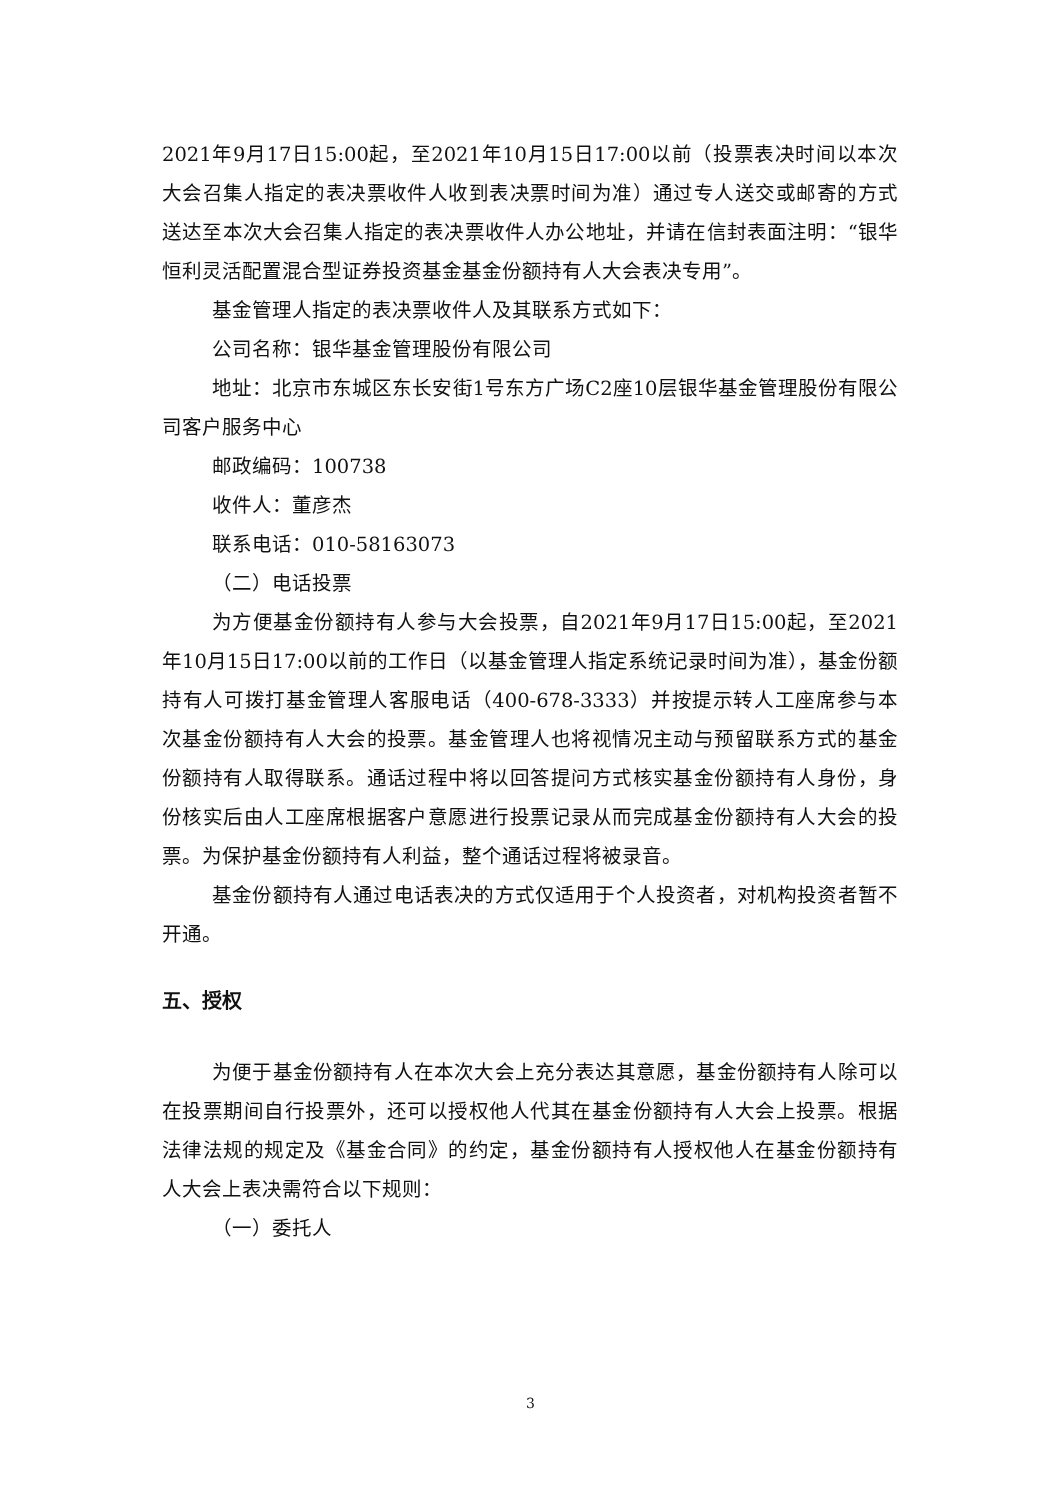2021年9月17日15:00起，至2021年10月15日17:00以前（投票表决时间以本次大会召集人指定的表决票收件人收到表决票时间为准）通过专人送交或邮寄的方式送达至本次大会召集人指定的表决票收件人办公地址，并请在信封表面注明：“银华恒利灵活配置混合型证券投资基金基金份额持有人大会表决专用”。
基金管理人指定的表决票收件人及其联系方式如下：
公司名称：银华基金管理股份有限公司
地址：北京市东城区东长安街1号东方广场C2座10层银华基金管理股份有限公司客户服务中心
邮政编码：100738
收件人：董彦杰
联系电话：010-58163073
（二）电话投票
为方便基金份额持有人参与大会投票，自2021年9月17日15:00起，至2021年10月15日17:00以前的工作日（以基金管理人指定系统记录时间为准），基金份额持有人可拨打基金管理人客服电话（400-678-3333）并按提示转人工座席参与本次基金份额持有人大会的投票。基金管理人也将视情况主动与预留联系方式的基金份额持有人取得联系。通话过程中将以回答提问方式核实基金份额持有人身份，身份核实后由人工座席根据客户意愿进行投票记录从而完成基金份额持有人大会的投票。为保护基金份额持有人利益，整个通话过程将被录音。
基金份额持有人通过电话表决的方式仅适用于个人投资者，对机构投资者暂不开通。
五、授权
为便于基金份额持有人在本次大会上充分表达其意愿，基金份额持有人除可以在投票期间自行投票外，还可以授权他人代其在基金份额持有人大会上投票。根据法律法规的规定及《基金合同》的约定，基金份额持有人授权他人在基金份额持有人大会上表决需符合以下规则：
（一）委托人
3